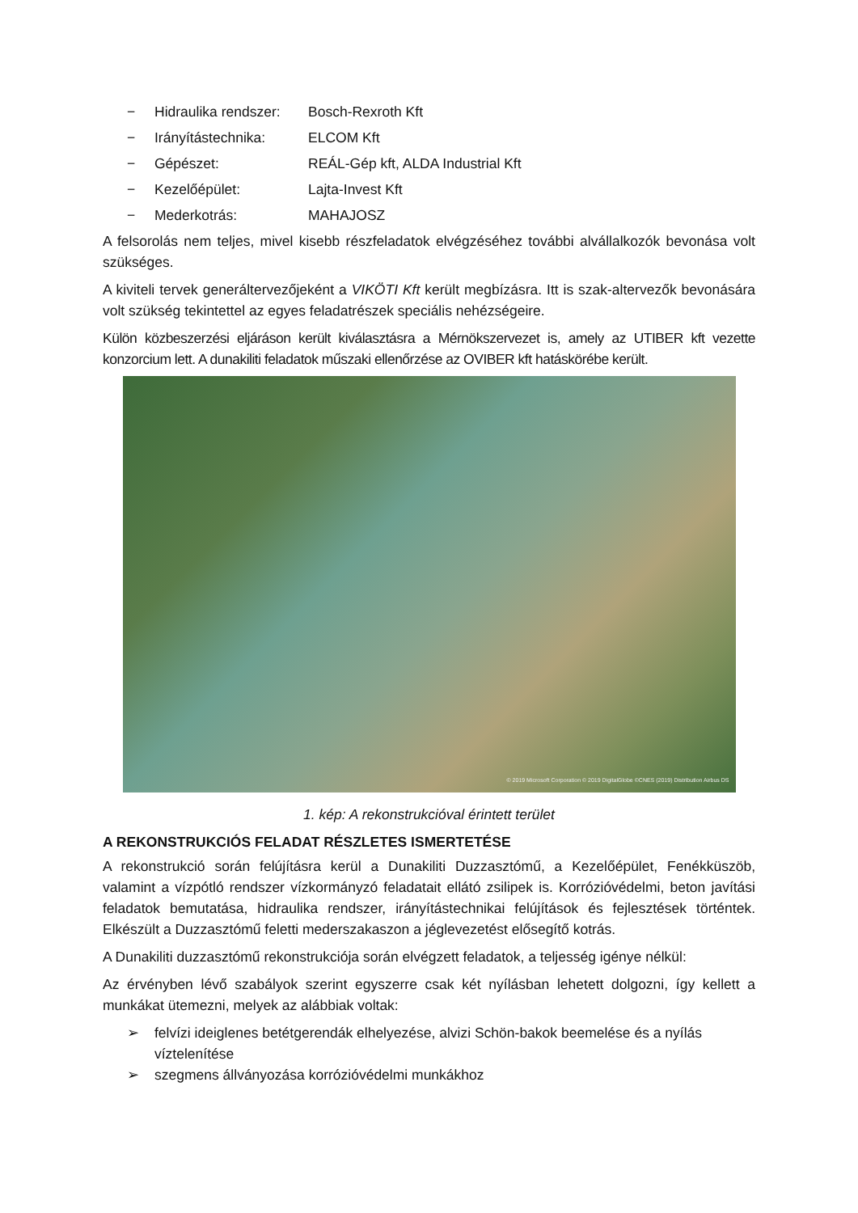− Hidraulika rendszer: Bosch-Rexroth Kft
− Irányítástechnika: ELCOM Kft
− Gépészet: REÁL-Gép kft, ALDA Industrial Kft
− Kezelőépület: Lajta-Invest Kft
− Mederkotrás: MAHAJOSZ
A felsorolás nem teljes, mivel kisebb részfeladatok elvégzéséhez további alvállalkozók bevonása volt szükséges.
A kiviteli tervek generáltervezőjeként a VIKÖTI Kft került megbízásra. Itt is szak-altervezők bevonására volt szükség tekintettel az egyes feladatrészek speciális nehézségeire.
Külön közbeszerzési eljáráson került kiválasztásra a Mérnökszervezet is, amely az UTIBER kft vezette konzorcium lett. A dunakiliti feladatok műszaki ellenőrzése az OVIBER kft hatáskörébe került.
© 2019 Microsoft Corporation © 2019 DigitalGlobe ©CNES (2019) Distribution Airbus DS
1. kép: A rekonstrukcióval érintett terület
A REKONSTRUKCIÓS FELADAT RÉSZLETES ISMERTETÉSE
A rekonstrukció során felújításra kerül a Dunakiliti Duzzasztómű, a Kezelőépület, Fenékküszöb, valamint a vízpótló rendszer vízkormányzó feladatait ellátó zsilipek is. Korrózióvédelmi, beton javítási feladatok bemutatása, hidraulika rendszer, irányítástechnikai felújítások és fejlesztések történtek. Elkészült a Duzzasztómű feletti mederszakaszon a jéglevezetést elősegítő kotrás.
A Dunakiliti duzzasztómű rekonstrukciója során elvégzett feladatok, a teljesség igénye nélkül:
Az érvényben lévő szabályok szerint egyszerre csak két nyílásban lehetett dolgozni, így kellett a munkákat ütemezni, melyek az alábbiak voltak:
➢ felvízi ideiglenes betétgerendák elhelyezése, alvizi Schön-bakok beemelése és a nyílás víztelenítése
➢ szegmens állványozása korrózióvédelmi munkákhoz